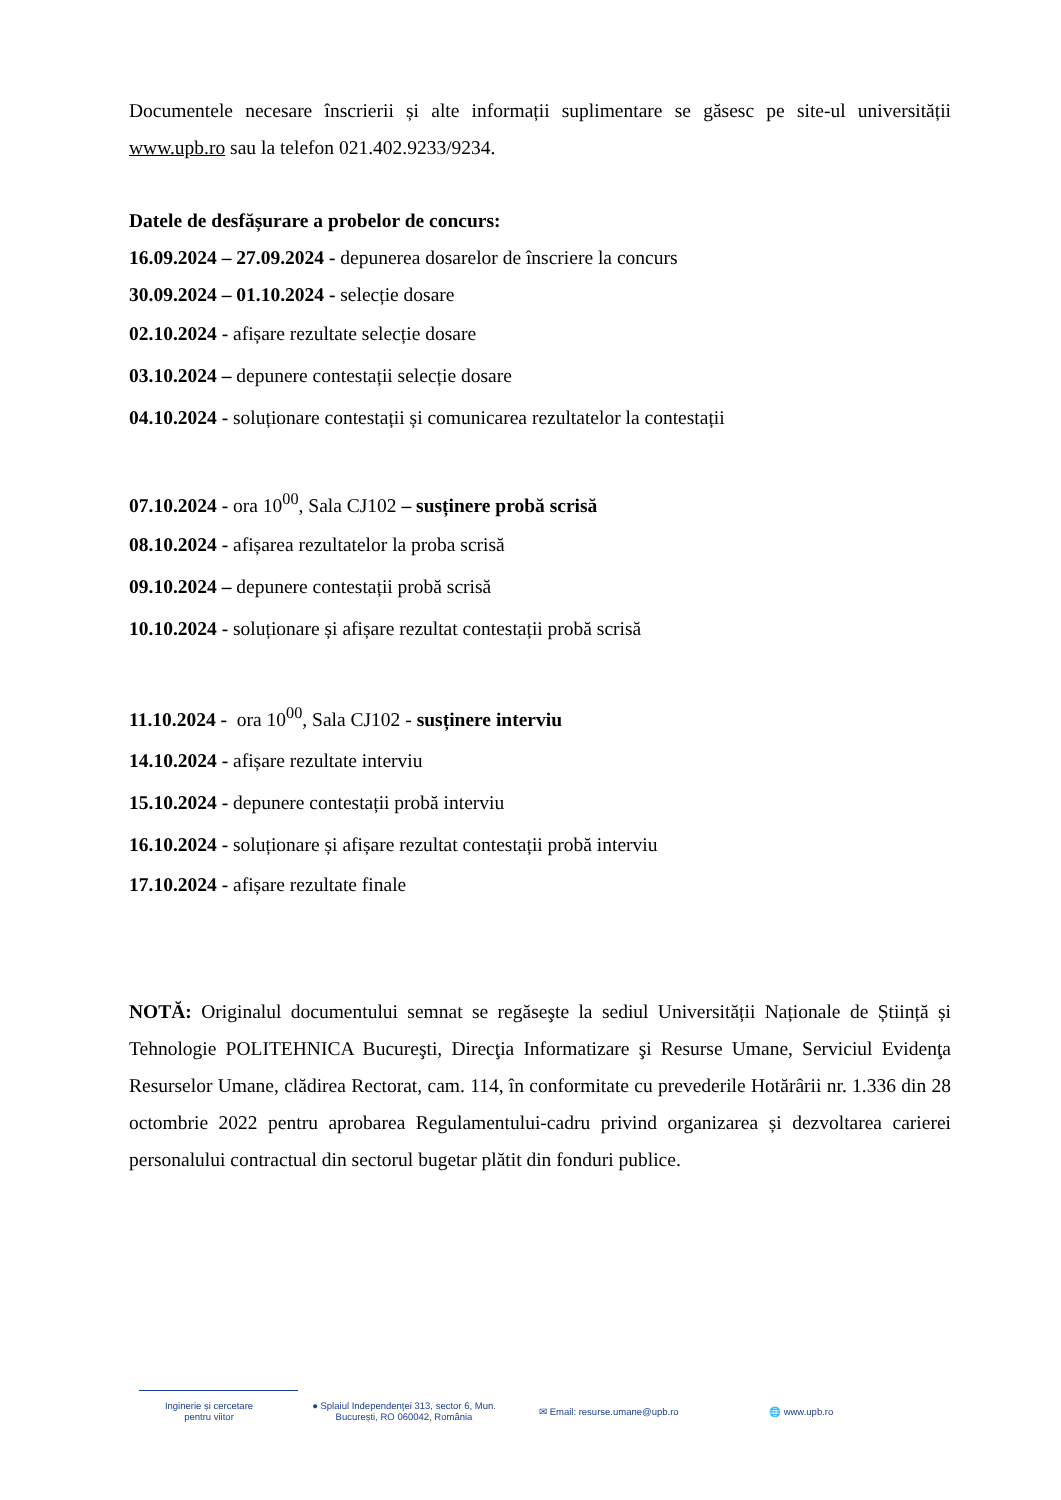Documentele necesare înscrierii și alte informații suplimentare se găsesc pe site-ul universității www.upb.ro sau la telefon 021.402.9233/9234.
Datele de desfășurare a probelor de concurs:
16.09.2024 – 27.09.2024 - depunerea dosarelor de înscriere la concurs
30.09.2024 – 01.10.2024 - selecție dosare
02.10.2024 - afișare rezultate selecție dosare
03.10.2024 – depunere contestații selecție dosare
04.10.2024 - soluționare contestații și comunicarea rezultatelor la contestații
07.10.2024 - ora 10<sup>00</sup>, Sala CJ102 – susținere probă scrisă
08.10.2024 - afișarea rezultatelor la proba scrisă
09.10.2024 – depunere contestații probă scrisă
10.10.2024 - soluționare și afișare rezultat contestații probă scrisă
11.10.2024 - ora 10<sup>00</sup>, Sala CJ102 - susținere interviu
14.10.2024 - afișare rezultate interviu
15.10.2024 - depunere contestații probă interviu
16.10.2024 - soluționare și afișare rezultat contestații probă interviu
17.10.2024 - afișare rezultate finale
NOTĂ: Originalul documentului semnat se regăseşte la sediul Universității Naționale de Știință și Tehnologie POLITEHNICA Bucureşti, Direcţia Informatizare şi Resurse Umane, Serviciul Evidenţa Resurselor Umane, clădirea Rectorat, cam. 114, în conformitate cu prevederile Hotărârii nr. 1.336 din 28 octombrie 2022 pentru aprobarea Regulamentului-cadru privind organizarea și dezvoltarea carierei personalului contractual din sectorul bugetar plătit din fonduri publice.
Inginerie și cercetare
pentru viitor
● Splaiul Independenței 313, sector 6, Mun.
București, RO 060042, România
✉ Email: resurse.umane@upb.ro 🌐 www.upb.ro